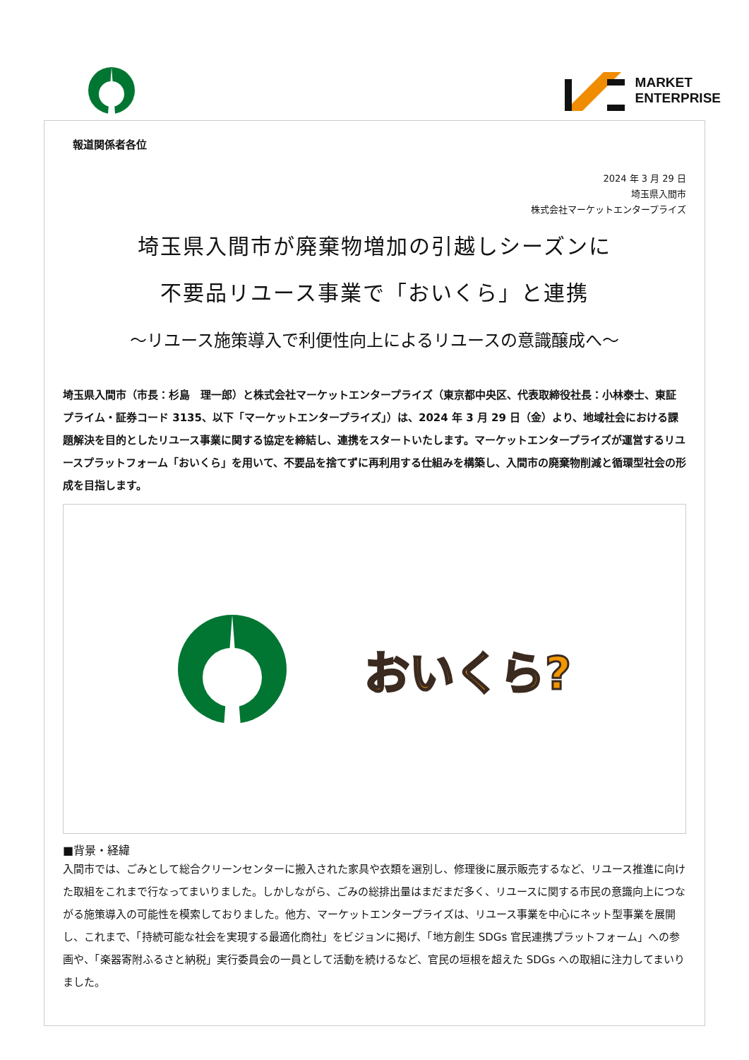MARKET
ENTERPRISE
報道関係者各位
2024 年 3 月 29 日
埼玉県入間市
株式会社マーケットエンタープライズ
埼玉県入間市が廃棄物増加の引越しシーズンに
不要品リユース事業で「おいくら」と連携
～リユース施策導入で利便性向上によるリユースの意識醸成へ～
埼玉県入間市（市長：杉島　理一郎）と株式会社マーケットエンタープライズ（東京都中央区、代表取締役社長：小林泰士、東証プライム・証券コード 3135、以下「マーケットエンタープライズ」）は、2024 年 3 月 29 日（金）より、地域社会における課題解決を目的としたリユース事業に関する協定を締結し、連携をスタートいたします。マーケットエンタープライズが運営するリユースプラットフォーム「おいくら」を用いて、不要品を捨てずに再利用する仕組みを構築し、入間市の廃棄物削減と循環型社会の形成を目指します。
おいくら?
■背景・経緯
入間市では、ごみとして総合クリーンセンターに搬入された家具や衣類を選別し、修理後に展示販売するなど、リユース推進に向けた取組をこれまで行なってまいりました。しかしながら、ごみの総排出量はまだまだ多く、リユースに関する市民の意識向上につながる施策導入の可能性を模索しておりました。他方、マーケットエンタープライズは、リユース事業を中心にネット型事業を展開し、これまで、「持続可能な社会を実現する最適化商社」をビジョンに掲げ、「地方創生 SDGs 官民連携プラットフォーム」への参画や、「楽器寄附ふるさと納税」実行委員会の一員として活動を続けるなど、官民の垣根を超えた SDGs への取組に注力してまいりました。